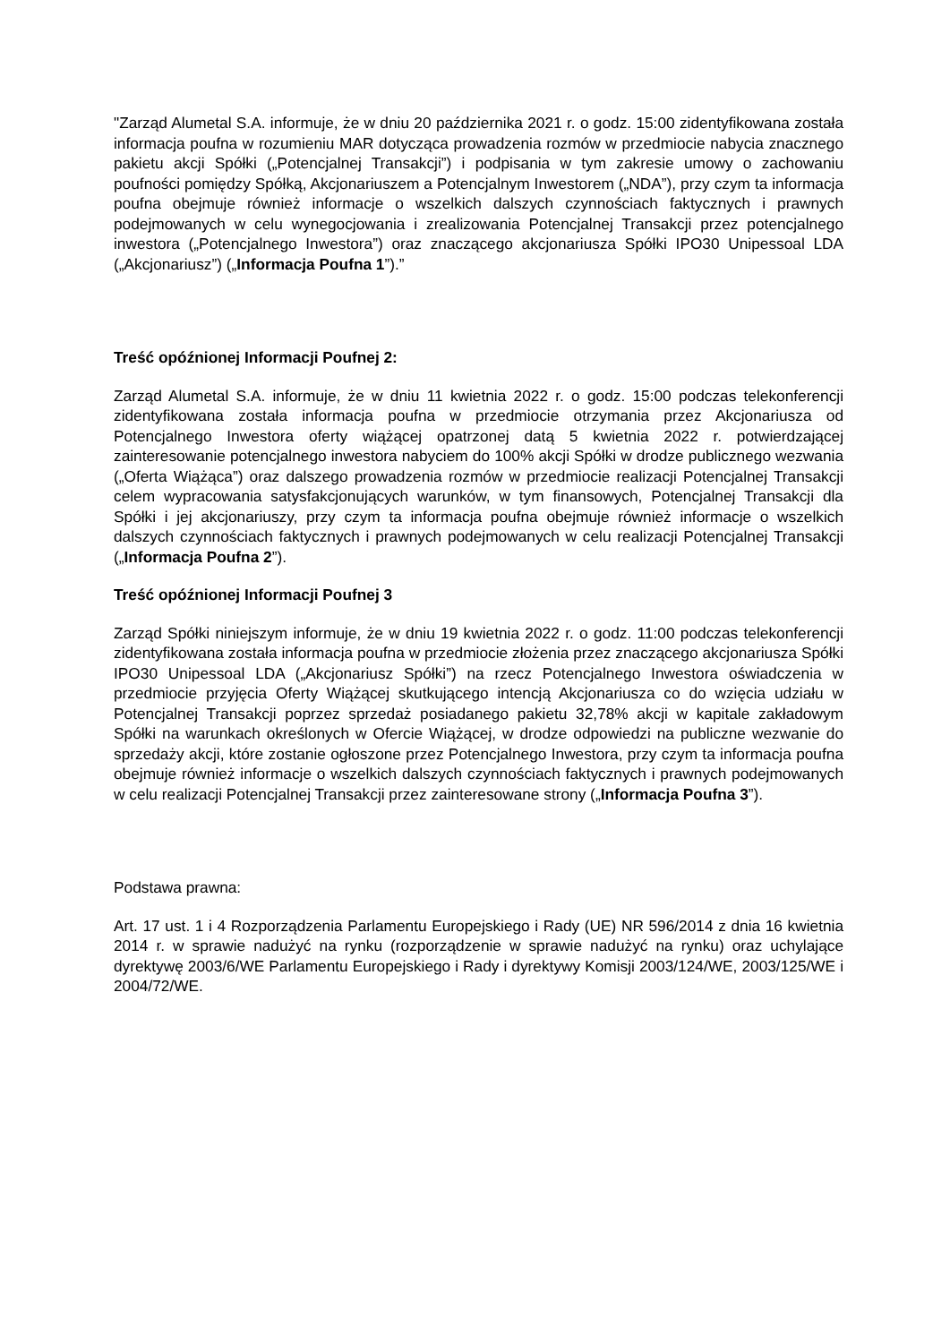"Zarząd Alumetal S.A. informuje, że w dniu 20 października 2021 r. o godz. 15:00 zidentyfikowana została informacja poufna w rozumieniu MAR dotycząca prowadzenia rozmów w przedmiocie nabycia znacznego pakietu akcji Spółki („Potencjalnej Transakcji”) i podpisania w tym zakresie umowy o zachowaniu poufności pomiędzy Spółką, Akcjonariuszem a Potencjalnym Inwestorem („NDA”), przy czym ta informacja poufna obejmuje również informacje o wszelkich dalszych czynnościach faktycznych i prawnych podejmowanych w celu wynegocjowania i zrealizowania Potencjalnej Transakcji przez potencjalnego inwestora („Potencjalnego Inwestora”) oraz znaczącego akcjonariusza Spółki IPO30 Unipessoal LDA („Akcjonariusz”) („Informacja Poufna 1”).”
Treść opóźnionej Informacji Poufnej 2:
Zarząd Alumetal S.A. informuje, że w dniu 11 kwietnia 2022 r. o godz. 15:00 podczas telekonferencji zidentyfikowana została informacja poufna w przedmiocie otrzymania przez Akcjonariusza od Potencjalnego Inwestora oferty wiążącej opatrzonej datą 5 kwietnia 2022 r. potwierdzającej zainteresowanie potencjalnego inwestora nabyciem do 100% akcji Spółki w drodze publicznego wezwania („Oferta Wiążąca”) oraz dalszego prowadzenia rozmów w przedmiocie realizacji Potencjalnej Transakcji celem wypracowania satysfakcjonujących warunków, w tym finansowych, Potencjalnej Transakcji dla Spółki i jej akcjonariuszy, przy czym ta informacja poufna obejmuje również informacje o wszelkich dalszych czynnościach faktycznych i prawnych podejmowanych w celu realizacji Potencjalnej Transakcji („Informacja Poufna 2”).
Treść opóźnionej Informacji Poufnej 3
Zarząd Spółki niniejszym informuje, że w dniu 19 kwietnia 2022 r. o godz. 11:00 podczas telekonferencji zidentyfikowana została informacja poufna w przedmiocie złożenia przez znaczącego akcjonariusza Spółki IPO30 Unipessoal LDA („Akcjonariusz Spółki”) na rzecz Potencjalnego Inwestora oświadczenia w przedmiocie przyjęcia Oferty Wiążącej skutkującego intencją Akcjonariusza co do wzięcia udziału w Potencjalnej Transakcji poprzez sprzedaż posiadanego pakietu 32,78% akcji w kapitale zakładowym Spółki na warunkach określonych w Ofercie Wiążącej, w drodze odpowiedzi na publiczne wezwanie do sprzedaży akcji, które zostanie ogłoszone przez Potencjalnego Inwestora, przy czym ta informacja poufna obejmuje również informacje o wszelkich dalszych czynnościach faktycznych i prawnych podejmowanych w celu realizacji Potencjalnej Transakcji przez zainteresowane strony („Informacja Poufna 3”).
Podstawa prawna:
Art. 17 ust. 1 i 4 Rozporządzenia Parlamentu Europejskiego i Rady (UE) NR 596/2014 z dnia 16 kwietnia 2014 r. w sprawie nadużyć na rynku (rozporządzenie w sprawie nadużyć na rynku) oraz uchylające dyrektywę 2003/6/WE Parlamentu Europejskiego i Rady i dyrektywy Komisji 2003/124/WE, 2003/125/WE i 2004/72/WE.